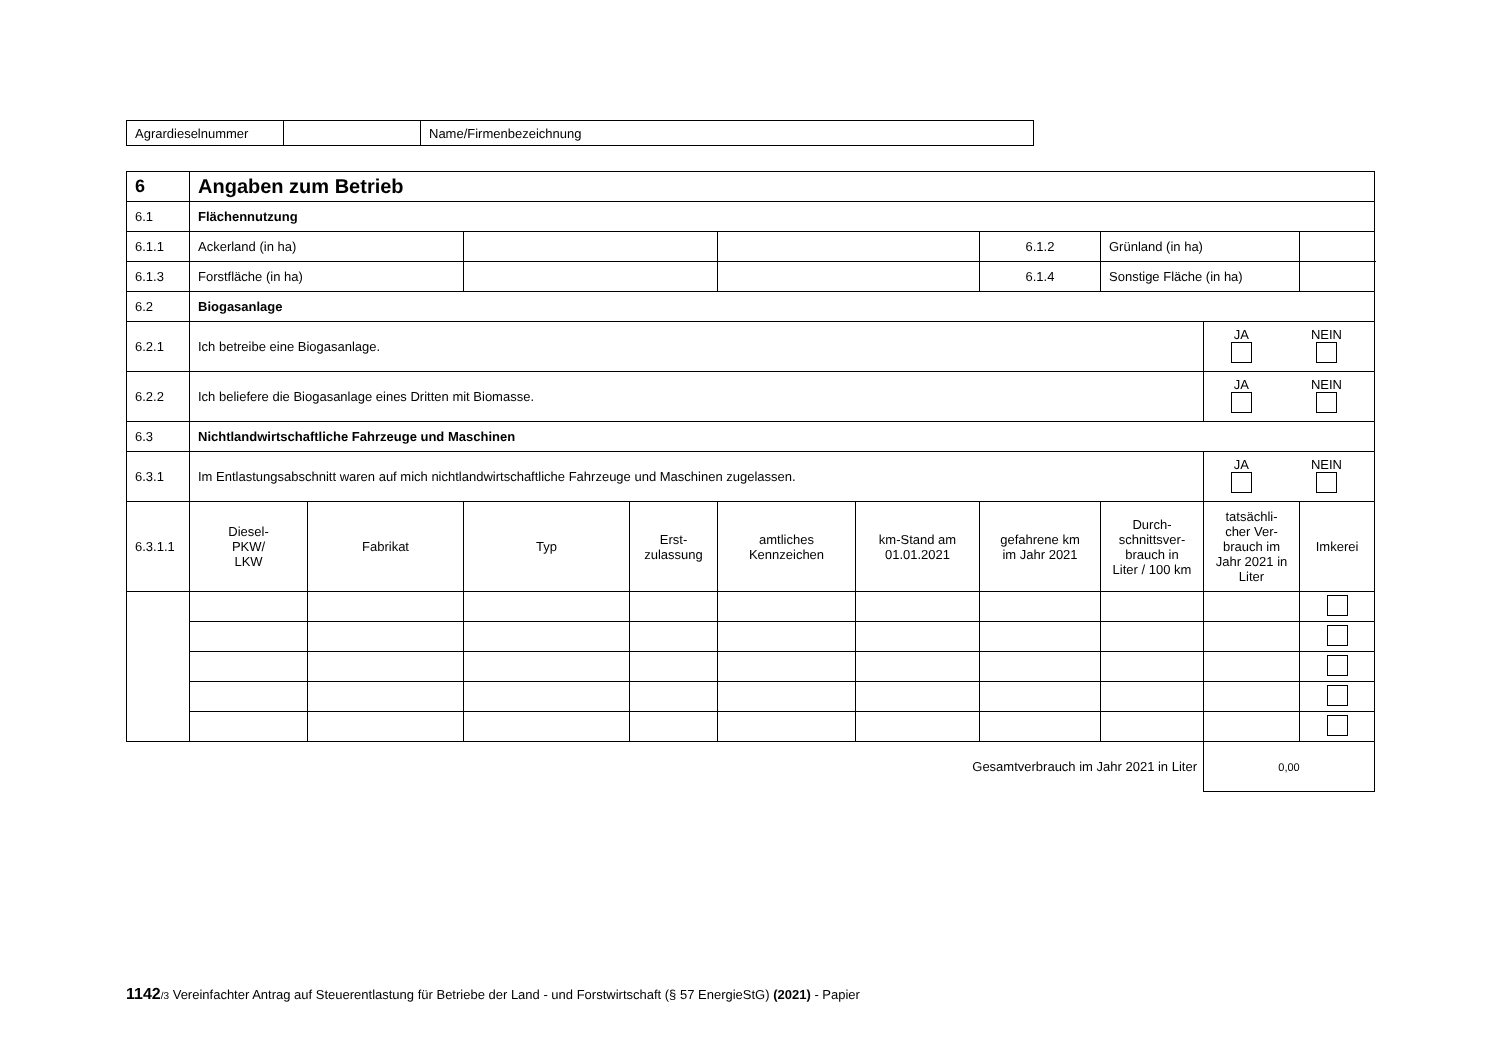| Agrardieselnummer | | Name/Firmenbezeichnung |
| 6 | Angaben zum Betrieb | | | | | | | | | |
| 6.1 | Flächennutzung | | | | | | | | | |
| 6.1.1 | Ackerland (in ha) | | | | | | 6.1.2 | Grünland (in ha) | | |
| 6.1.3 | Forstfläche (in ha) | | | | | | 6.1.4 | Sonstige Fläche (in ha) | | |
| 6.2 | Biogasanlage | | | | | | | | | |
| 6.2.1 | Ich betreibe eine Biogasanlage. | | | | | | | | / JA / NEIN / | |
| 6.2.2 | Ich beliefere die Biogasanlage eines Dritten mit Biomasse. | | | | | | | | / JA / NEIN / | |
| 6.3 | Nichtlandwirtschaftliche Fahrzeuge und Maschinen | | | | | | | | | |
| 6.3.1 | Im Entlastungsabschnitt waren auf mich nichtlandwirtschaftliche Fahrzeuge und Maschinen zugelassen. | | | | | | | | / JA / NEIN / | |
| 6.3.1.1 | Diesel- PKW/ LKW | Fabrikat | Typ | Erst- zulassung | amtliches Kennzeichen | km-Stand am 01.01.2021 | gefahrene km im Jahr 2021 | Durch- schnittsver- brauch in Liter / 100 km | tatsächli- cher Ver- brauch im Jahr 2021 in Liter | Imkerei |
| Gesamtverbrauch im Jahr 2021 in Liter | | | | | | | | | 0,00 | |
1142/3 Vereinfachter Antrag auf Steuerentlastung für Betriebe der Land - und Forstwirtschaft (§ 57 EnergieStG) (2021) - Papier